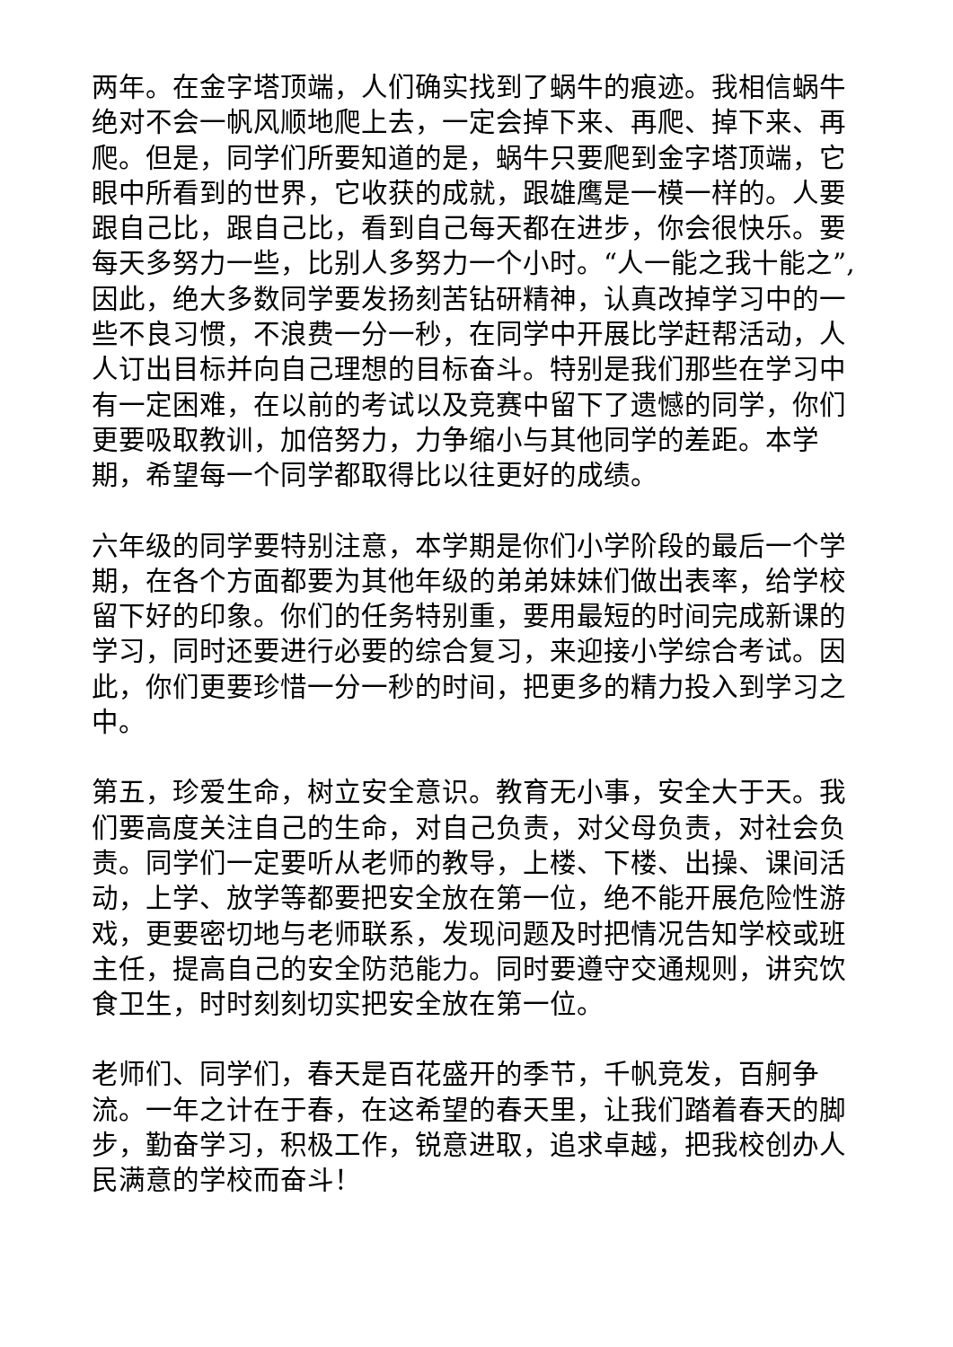两年。在金字塔顶端，人们确实找到了蜗牛的痕迹。我相信蜗牛绝对不会一帆风顺地爬上去，一定会掉下来、再爬、掉下来、再爬。但是，同学们所要知道的是，蜗牛只要爬到金字塔顶端，它眼中所看到的世界，它收获的成就，跟雄鹰是一模一样的。人要跟自己比，跟自己比，看到自己每天都在进步，你会很快乐。要每天多努力一些，比别人多努力一个小时。“人一能之我十能之”,因此，绝大多数同学要发扬刻苦钻研精神，认真改掉学习中的一些不良习惯，不浪费一分一秒，在同学中开展比学赶帮活动，人人订出目标并向自己理想的目标奋斗。特别是我们那些在学习中有一定困难，在以前的考试以及竞赛中留下了遗憾的同学，你们更要吸取教训，加倍努力，力争缩小与其他同学的差距。本学期，希望每一个同学都取得比以往更好的成绩。
六年级的同学要特别注意，本学期是你们小学阶段的最后一个学期，在各个方面都要为其他年级的弟弟妹妹们做出表率，给学校留下好的印象。你们的任务特别重，要用最短的时间完成新课的学习，同时还要进行必要的综合复习，来迎接小学综合考试。因此，你们更要珍惜一分一秒的时间，把更多的精力投入到学习之中。
第五，珍爱生命，树立安全意识。教育无小事，安全大于天。我们要高度关注自己的生命，对自己负责，对父母负责，对社会负责。同学们一定要听从老师的教导，上楼、下楼、出操、课间活动，上学、放学等都要把安全放在第一位，绝不能开展危险性游戏，更要密切地与老师联系，发现问题及时把情况告知学校或班主任，提高自己的安全防范能力。同时要遵守交通规则，讲究饮食卫生，时时刻刻切实把安全放在第一位。
老师们、同学们，春天是百花盛开的季节，千帆竞发，百舸争流。一年之计在于春，在这希望的春天里，让我们踏着春天的脚步，勤奋学习，积极工作，锐意进取，追求卓越，把我校创办人民满意的学校而奋斗！